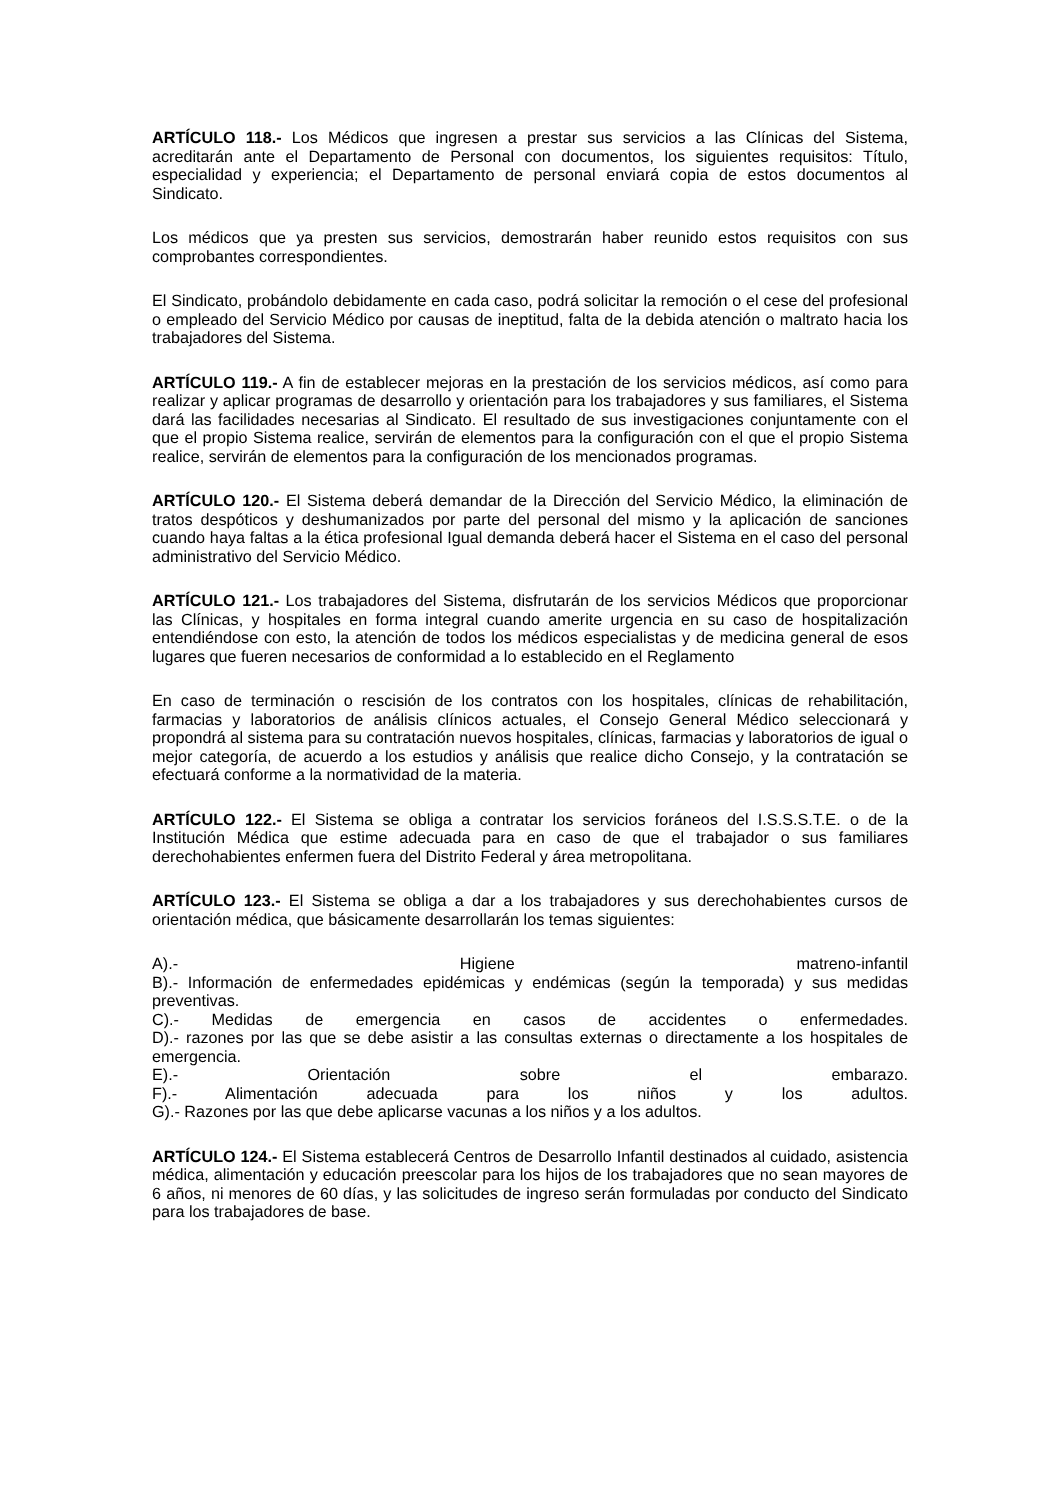ARTÍCULO 118.- Los Médicos que ingresen a prestar sus servicios a las Clínicas del Sistema, acreditarán ante el Departamento de Personal con documentos, los siguientes requisitos: Título, especialidad y experiencia; el Departamento de personal enviará copia de estos documentos al Sindicato.
Los médicos que ya presten sus servicios, demostrarán haber reunido estos requisitos con sus comprobantes correspondientes.
El Sindicato, probándolo debidamente en cada caso, podrá solicitar la remoción o el cese del profesional o empleado del Servicio Médico por causas de ineptitud, falta de la debida atención o maltrato hacia los trabajadores del Sistema.
ARTÍCULO 119.- A fin de establecer mejoras en la prestación de los servicios médicos, así como para realizar y aplicar programas de desarrollo y orientación para los trabajadores y sus familiares, el Sistema dará las facilidades necesarias al Sindicato. El resultado de sus investigaciones conjuntamente con el que el propio Sistema realice, servirán de elementos para la configuración con el que el propio Sistema realice, servirán de elementos para la configuración de los mencionados programas.
ARTÍCULO 120.- El Sistema deberá demandar de la Dirección del Servicio Médico, la eliminación de tratos despóticos y deshumanizados por parte del personal del mismo y la aplicación de sanciones cuando haya faltas a la ética profesional Igual demanda deberá hacer el Sistema en el caso del personal administrativo del Servicio Médico.
ARTÍCULO 121.- Los trabajadores del Sistema, disfrutarán de los servicios Médicos que proporcionar las Clínicas, y hospitales en forma integral cuando amerite urgencia en su caso de hospitalización entendiéndose con esto, la atención de todos los médicos especialistas y de medicina general de esos lugares que fueren necesarios de conformidad a lo establecido en el Reglamento
En caso de terminación o rescisión de los contratos con los hospitales, clínicas de rehabilitación, farmacias y laboratorios de análisis clínicos actuales, el Consejo General Médico seleccionará y propondrá al sistema para su contratación nuevos hospitales, clínicas, farmacias y laboratorios de igual o mejor categoría, de acuerdo a los estudios y análisis que realice dicho Consejo, y la contratación se efectuará conforme a la normatividad de la materia.
ARTÍCULO 122.- El Sistema se obliga a contratar los servicios foráneos del I.S.S.S.T.E. o de la Institución Médica que estime adecuada para en caso de que el trabajador o sus familiares derechohabientes enfermen fuera del Distrito Federal y área metropolitana.
ARTÍCULO 123.- El Sistema se obliga a dar a los trabajadores y sus derechohabientes cursos de orientación médica, que básicamente desarrollarán los temas siguientes:
A).- Higiene matreno-infantil
B).- Información de enfermedades epidémicas y endémicas (según la temporada) y sus medidas preventivas.
C).- Medidas de emergencia en casos de accidentes o enfermedades.
D).- razones por las que se debe asistir a las consultas externas o directamente a los hospitales de emergencia.
E).- Orientación sobre el embarazo.
F).- Alimentación adecuada para los niños y los adultos.
G).- Razones por las que debe aplicarse vacunas a los niños y a los adultos.
ARTÍCULO 124.- El Sistema establecerá Centros de Desarrollo Infantil destinados al cuidado, asistencia médica, alimentación y educación preescolar para los hijos de los trabajadores que no sean mayores de 6 años, ni menores de 60 días, y las solicitudes de ingreso serán formuladas por conducto del Sindicato para los trabajadores de base.